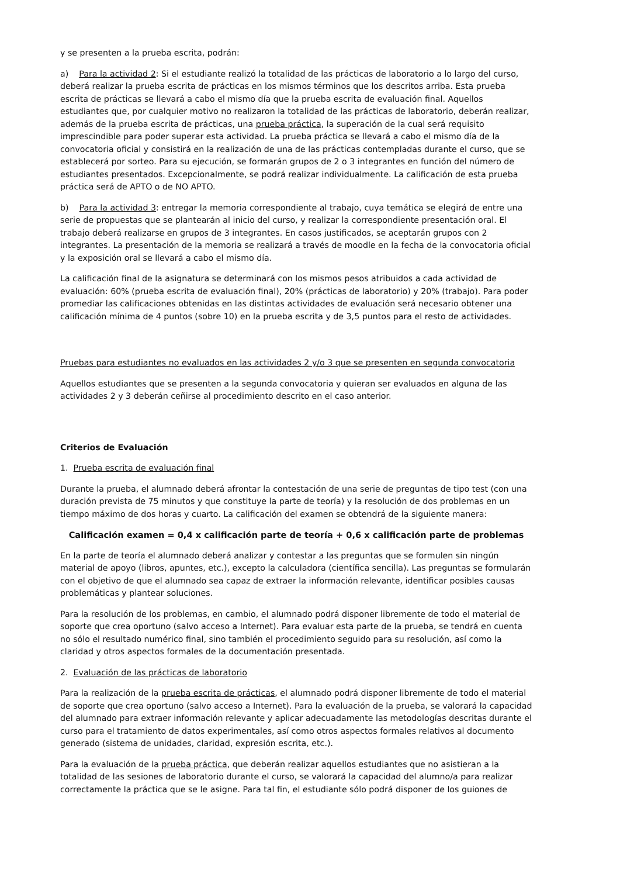y se presenten a la prueba escrita, podrán:
a) Para la actividad 2: Si el estudiante realizó la totalidad de las prácticas de laboratorio a lo largo del curso, deberá realizar la prueba escrita de prácticas en los mismos términos que los descritos arriba. Esta prueba escrita de prácticas se llevará a cabo el mismo día que la prueba escrita de evaluación final. Aquellos estudiantes que, por cualquier motivo no realizaron la totalidad de las prácticas de laboratorio, deberán realizar, además de la prueba escrita de prácticas, una prueba práctica, la superación de la cual será requisito imprescindible para poder superar esta actividad. La prueba práctica se llevará a cabo el mismo día de la convocatoria oficial y consistirá en la realización de una de las prácticas contempladas durante el curso, que se establecerá por sorteo. Para su ejecución, se formarán grupos de 2 o 3 integrantes en función del número de estudiantes presentados. Excepcionalmente, se podrá realizar individualmente. La calificación de esta prueba práctica será de APTO o de NO APTO.
b) Para la actividad 3: entregar la memoria correspondiente al trabajo, cuya temática se elegirá de entre una serie de propuestas que se plantearán al inicio del curso, y realizar la correspondiente presentación oral. El trabajo deberá realizarse en grupos de 3 integrantes. En casos justificados, se aceptarán grupos con 2 integrantes. La presentación de la memoria se realizará a través de moodle en la fecha de la convocatoria oficial y la exposición oral se llevará a cabo el mismo día.
La calificación final de la asignatura se determinará con los mismos pesos atribuidos a cada actividad de evaluación: 60% (prueba escrita de evaluación final), 20% (prácticas de laboratorio) y 20% (trabajo). Para poder promediar las calificaciones obtenidas en las distintas actividades de evaluación será necesario obtener una calificación mínima de 4 puntos (sobre 10) en la prueba escrita y de 3,5 puntos para el resto de actividades.
Pruebas para estudiantes no evaluados en las actividades 2 y/o 3 que se presenten en segunda convocatoria
Aquellos estudiantes que se presenten a la segunda convocatoria y quieran ser evaluados en alguna de las actividades 2 y 3 deberán ceñirse al procedimiento descrito en el caso anterior.
Criterios de Evaluación
1. Prueba escrita de evaluación final
Durante la prueba, el alumnado deberá afrontar la contestación de una serie de preguntas de tipo test (con una duración prevista de 75 minutos y que constituye la parte de teoría) y la resolución de dos problemas en un tiempo máximo de dos horas y cuarto. La calificación del examen se obtendrá de la siguiente manera:
Calificación examen = 0,4 x calificación parte de teoría + 0,6 x calificación parte de problemas
En la parte de teoría el alumnado deberá analizar y contestar a las preguntas que se formulen sin ningún material de apoyo (libros, apuntes, etc.), excepto la calculadora (científica sencilla). Las preguntas se formularán con el objetivo de que el alumnado sea capaz de extraer la información relevante, identificar posibles causas problemáticas y plantear soluciones.
Para la resolución de los problemas, en cambio, el alumnado podrá disponer libremente de todo el material de soporte que crea oportuno (salvo acceso a Internet). Para evaluar esta parte de la prueba, se tendrá en cuenta no sólo el resultado numérico final, sino también el procedimiento seguido para su resolución, así como la claridad y otros aspectos formales de la documentación presentada.
2. Evaluación de las prácticas de laboratorio
Para la realización de la prueba escrita de prácticas, el alumnado podrá disponer libremente de todo el material de soporte que crea oportuno (salvo acceso a Internet). Para la evaluación de la prueba, se valorará la capacidad del alumnado para extraer información relevante y aplicar adecuadamente las metodologías descritas durante el curso para el tratamiento de datos experimentales, así como otros aspectos formales relativos al documento generado (sistema de unidades, claridad, expresión escrita, etc.).
Para la evaluación de la prueba práctica, que deberán realizar aquellos estudiantes que no asistieran a la totalidad de las sesiones de laboratorio durante el curso, se valorará la capacidad del alumno/a para realizar correctamente la práctica que se le asigne. Para tal fin, el estudiante sólo podrá disponer de los guiones de